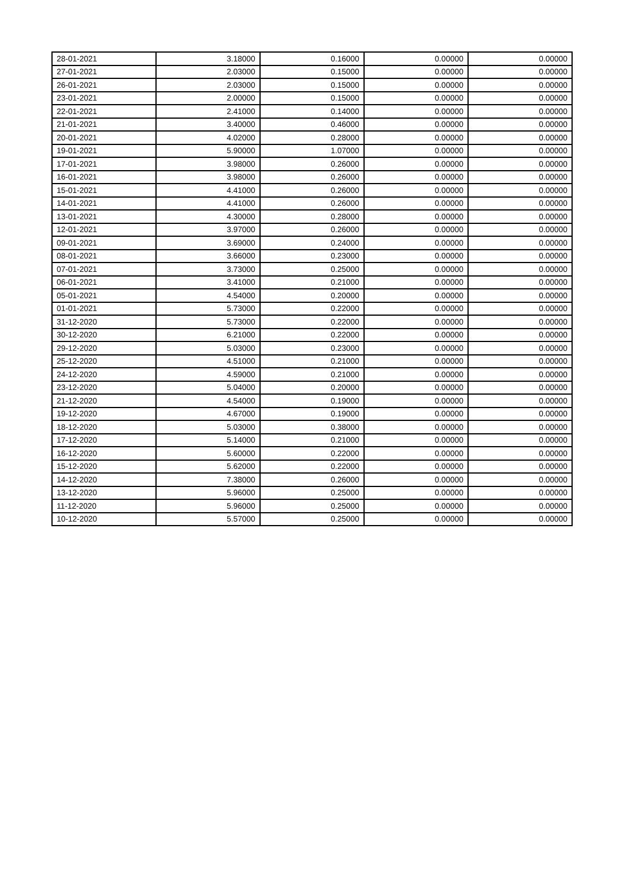| 28-01-2021 | 3.18000 | 0.16000 | 0.00000 | 0.00000 |
| 27-01-2021 | 2.03000 | 0.15000 | 0.00000 | 0.00000 |
| 26-01-2021 | 2.03000 | 0.15000 | 0.00000 | 0.00000 |
| 23-01-2021 | 2.00000 | 0.15000 | 0.00000 | 0.00000 |
| 22-01-2021 | 2.41000 | 0.14000 | 0.00000 | 0.00000 |
| 21-01-2021 | 3.40000 | 0.46000 | 0.00000 | 0.00000 |
| 20-01-2021 | 4.02000 | 0.28000 | 0.00000 | 0.00000 |
| 19-01-2021 | 5.90000 | 1.07000 | 0.00000 | 0.00000 |
| 17-01-2021 | 3.98000 | 0.26000 | 0.00000 | 0.00000 |
| 16-01-2021 | 3.98000 | 0.26000 | 0.00000 | 0.00000 |
| 15-01-2021 | 4.41000 | 0.26000 | 0.00000 | 0.00000 |
| 14-01-2021 | 4.41000 | 0.26000 | 0.00000 | 0.00000 |
| 13-01-2021 | 4.30000 | 0.28000 | 0.00000 | 0.00000 |
| 12-01-2021 | 3.97000 | 0.26000 | 0.00000 | 0.00000 |
| 09-01-2021 | 3.69000 | 0.24000 | 0.00000 | 0.00000 |
| 08-01-2021 | 3.66000 | 0.23000 | 0.00000 | 0.00000 |
| 07-01-2021 | 3.73000 | 0.25000 | 0.00000 | 0.00000 |
| 06-01-2021 | 3.41000 | 0.21000 | 0.00000 | 0.00000 |
| 05-01-2021 | 4.54000 | 0.20000 | 0.00000 | 0.00000 |
| 01-01-2021 | 5.73000 | 0.22000 | 0.00000 | 0.00000 |
| 31-12-2020 | 5.73000 | 0.22000 | 0.00000 | 0.00000 |
| 30-12-2020 | 6.21000 | 0.22000 | 0.00000 | 0.00000 |
| 29-12-2020 | 5.03000 | 0.23000 | 0.00000 | 0.00000 |
| 25-12-2020 | 4.51000 | 0.21000 | 0.00000 | 0.00000 |
| 24-12-2020 | 4.59000 | 0.21000 | 0.00000 | 0.00000 |
| 23-12-2020 | 5.04000 | 0.20000 | 0.00000 | 0.00000 |
| 21-12-2020 | 4.54000 | 0.19000 | 0.00000 | 0.00000 |
| 19-12-2020 | 4.67000 | 0.19000 | 0.00000 | 0.00000 |
| 18-12-2020 | 5.03000 | 0.38000 | 0.00000 | 0.00000 |
| 17-12-2020 | 5.14000 | 0.21000 | 0.00000 | 0.00000 |
| 16-12-2020 | 5.60000 | 0.22000 | 0.00000 | 0.00000 |
| 15-12-2020 | 5.62000 | 0.22000 | 0.00000 | 0.00000 |
| 14-12-2020 | 7.38000 | 0.26000 | 0.00000 | 0.00000 |
| 13-12-2020 | 5.96000 | 0.25000 | 0.00000 | 0.00000 |
| 11-12-2020 | 5.96000 | 0.25000 | 0.00000 | 0.00000 |
| 10-12-2020 | 5.57000 | 0.25000 | 0.00000 | 0.00000 |